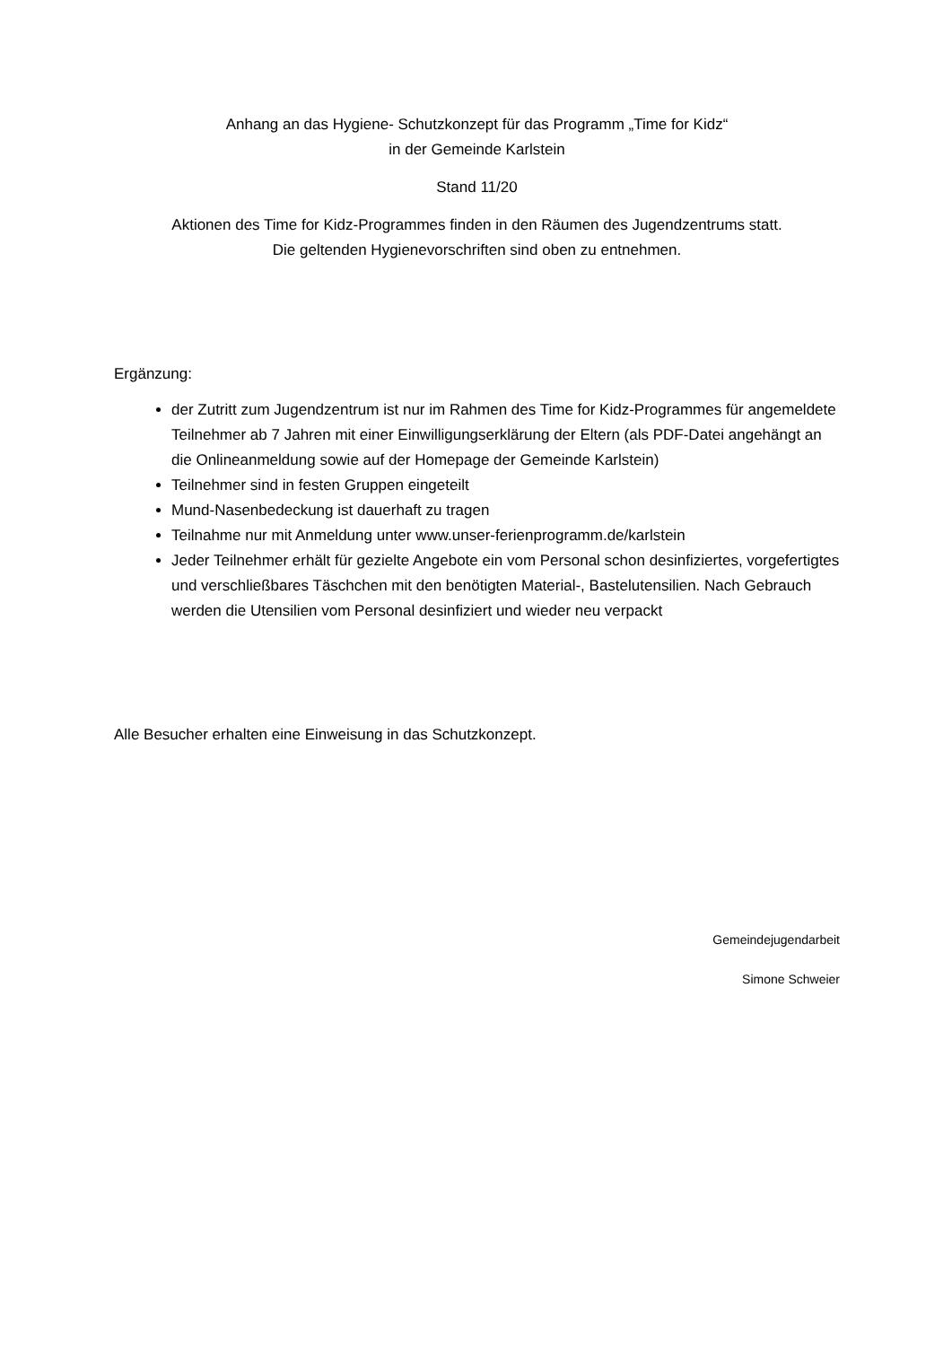Anhang an das Hygiene- Schutzkonzept für das Programm „Time for Kidz“
in der Gemeinde Karlstein
Stand 11/20
Aktionen des Time for Kidz-Programmes finden in den Räumen des Jugendzentrums statt.
Die geltenden Hygienevorschriften sind oben zu entnehmen.
Ergänzung:
der Zutritt zum Jugendzentrum ist nur im Rahmen des Time for Kidz-Programmes für angemeldete Teilnehmer ab 7 Jahren mit einer Einwilligungserklärung der Eltern (als PDF-Datei angehängt an die Onlineanmeldung sowie auf der Homepage der Gemeinde Karlstein)
Teilnehmer sind in festen Gruppen eingeteilt
Mund-Nasenbedeckung ist dauerhaft zu tragen
Teilnahme nur mit Anmeldung unter www.unser-ferienprogramm.de/karlstein
Jeder Teilnehmer erhält für gezielte Angebote ein vom Personal schon desinfiziertes, vorgefertigtes und verschließbares Täschchen mit den benötigten Material-, Bastelutensilien. Nach Gebrauch werden die Utensilien vom Personal desinfiziert und wieder neu verpackt
Alle Besucher erhalten eine Einweisung in das Schutzkonzept.
Gemeindejugendarbeit
Simone Schweier